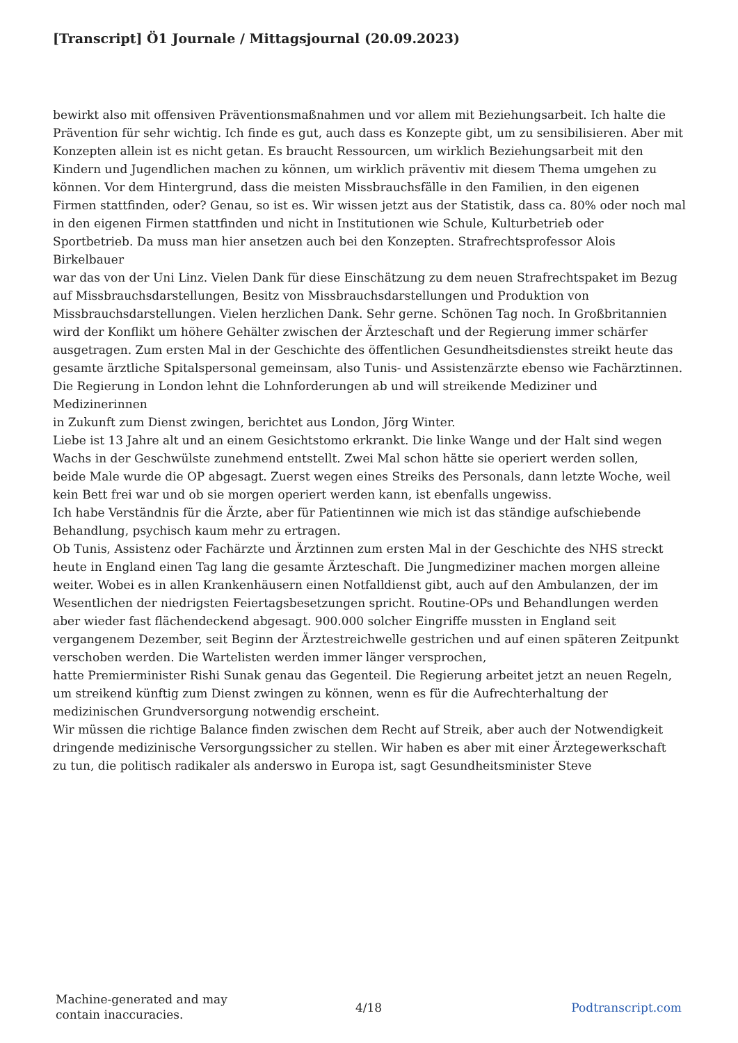[Transcript] Ö1 Journale / Mittagsjournal (20.09.2023)
bewirkt also mit offensiven Präventionsmaßnahmen und vor allem mit Beziehungsarbeit. Ich halte die Prävention für sehr wichtig. Ich finde es gut, auch dass es Konzepte gibt, um zu sensibilisieren. Aber mit Konzepten allein ist es nicht getan. Es braucht Ressourcen, um wirklich Beziehungsarbeit mit den Kindern und Jugendlichen machen zu können, um wirklich präventiv mit diesem Thema umgehen zu
können. Vor dem Hintergrund, dass die meisten Missbrauchsfälle in den Familien, in den eigenen Firmen stattfinden, oder? Genau, so ist es. Wir wissen jetzt aus der Statistik, dass ca. 80% oder noch mal in den eigenen Firmen stattfinden und nicht in Institutionen wie Schule, Kulturbetrieb oder
Sportbetrieb. Da muss man hier ansetzen auch bei den Konzepten. Strafrechtsprofessor Alois Birkelbauer
war das von der Uni Linz. Vielen Dank für diese Einschätzung zu dem neuen Strafrechtspaket im Bezug auf Missbrauchsdarstellungen, Besitz von Missbrauchsdarstellungen und Produktion von Missbrauchsdarstellungen. Vielen herzlichen Dank. Sehr gerne. Schönen Tag noch. In Großbritannien
wird der Konflikt um höhere Gehälter zwischen der Ärzteschaft und der Regierung immer schärfer ausgetragen. Zum ersten Mal in der Geschichte des öffentlichen Gesundheitsdienstes streikt heute das gesamte ärztliche Spitalspersonal gemeinsam, also Tunis- und Assistenzärzte ebenso wie Fachärztinnen.
Die Regierung in London lehnt die Lohnforderungen ab und will streikende Mediziner und Medizinerinnen
in Zukunft zum Dienst zwingen, berichtet aus London, Jörg Winter.
Liebe ist 13 Jahre alt und an einem Gesichtstomo erkrankt. Die linke Wange und der Halt sind wegen Wachs in der Geschwülste zunehmend entstellt. Zwei Mal schon hätte sie operiert werden sollen,
beide Male wurde die OP abgesagt. Zuerst wegen eines Streiks des Personals, dann letzte Woche, weil kein Bett frei war und ob sie morgen operiert werden kann, ist ebenfalls ungewiss.
Ich habe Verständnis für die Ärzte, aber für Patientinnen wie mich ist das ständige aufschiebende Behandlung, psychisch kaum mehr zu ertragen.
Ob Tunis, Assistenz oder Fachärzte und Ärztinnen zum ersten Mal in der Geschichte des NHS streckt
heute in England einen Tag lang die gesamte Ärzteschaft. Die Jungmediziner machen morgen alleine weiter. Wobei es in allen Krankenhäusern einen Notfalldienst gibt, auch auf den Ambulanzen, der im Wesentlichen der niedrigsten Feiertagsbesetzungen spricht. Routine-OPs und Behandlungen werden aber wieder fast flächendeckend abgesagt. 900.000 solcher Eingriffe mussten in England seit vergangenem Dezember, seit Beginn der Ärztestreichwelle gestrichen und auf einen späteren Zeitpunkt verschoben werden. Die Wartelisten werden immer länger versprochen,
hatte Premierminister Rishi Sunak genau das Gegenteil. Die Regierung arbeitet jetzt an neuen Regeln, um streikend künftig zum Dienst zwingen zu können, wenn es für die Aufrechterhaltung der medizinischen Grundversorgung notwendig erscheint.
Wir müssen die richtige Balance finden zwischen dem Recht auf Streik, aber auch der Notwendigkeit dringende medizinische Versorgungssicher zu stellen. Wir haben es aber mit einer Ärztegewerkschaft
zu tun, die politisch radikaler als anderswo in Europa ist, sagt Gesundheitsminister Steve
Machine-generated and may contain inaccuracies.
4/18 Podtranscript.com